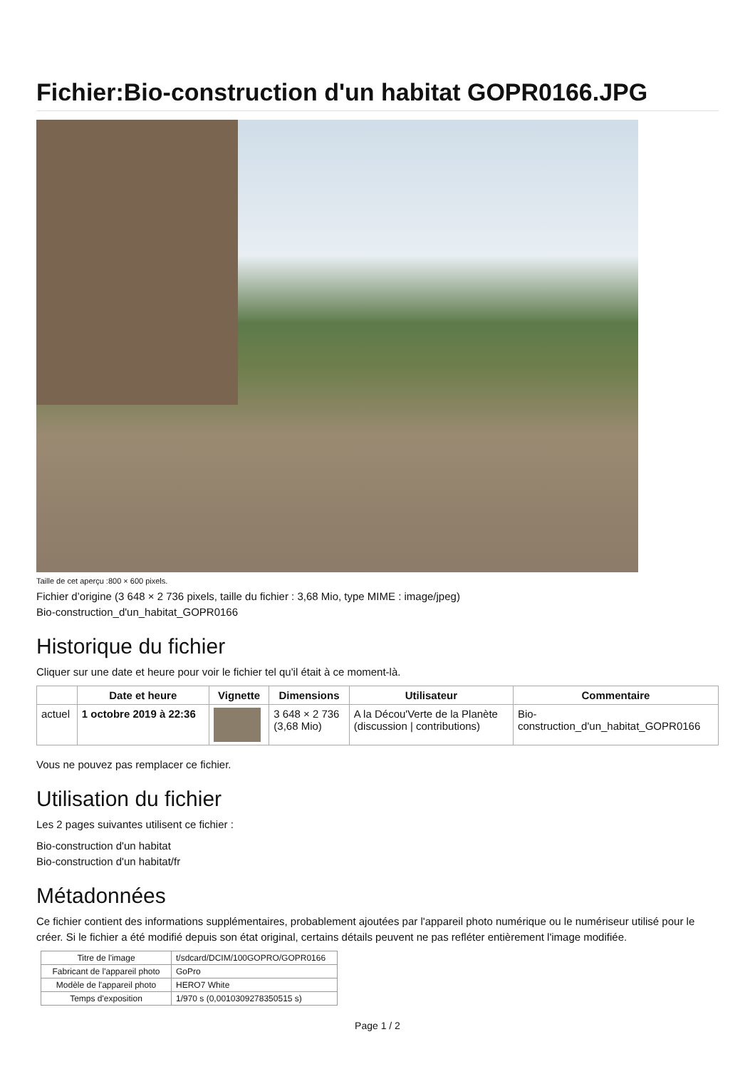Fichier:Bio-construction d'un habitat GOPR0166.JPG
Taille de cet aperçu :800 × 600 pixels.
Fichier d’origine (3 648 × 2 736 pixels, taille du fichier : 3,68 Mio, type MIME : image/jpeg)
Bio-construction_d'un_habitat_GOPR0166
Historique du fichier
Cliquer sur une date et heure pour voir le fichier tel qu'il était à ce moment-là.
| | Date et heure | Vignette | Dimensions | Utilisateur | Commentaire |
| --- | --- | --- | --- | --- | --- |
| actuel | 1 octobre 2019 à 22:36 | | 3 648 × 2 736 (3,68 Mio) | A la Décou'Verte de la Planète (discussion / contributions) | Bio- construction_d'un_habitat_GOPR0166 |
Vous ne pouvez pas remplacer ce fichier.
Utilisation du fichier
Les 2 pages suivantes utilisent ce fichier :
Bio-construction d'un habitat
Bio-construction d'un habitat/fr
Métadonnées
Ce fichier contient des informations supplémentaires, probablement ajoutées par l'appareil photo numérique ou le numériseur utilisé pour le créer. Si le fichier a été modifié depuis son état original, certains détails peuvent ne pas refléter entièrement l'image modifiée.
| Titre de l'image | t/sdcard/DCIM/100GOPRO/GOPR0166 |
| Fabricant de l'appareil photo | GoPro |
| Modèle de l'appareil photo | HERO7 White |
| Temps d'exposition | 1/970 s (0,0010309278350515 s) |
Page 1 / 2